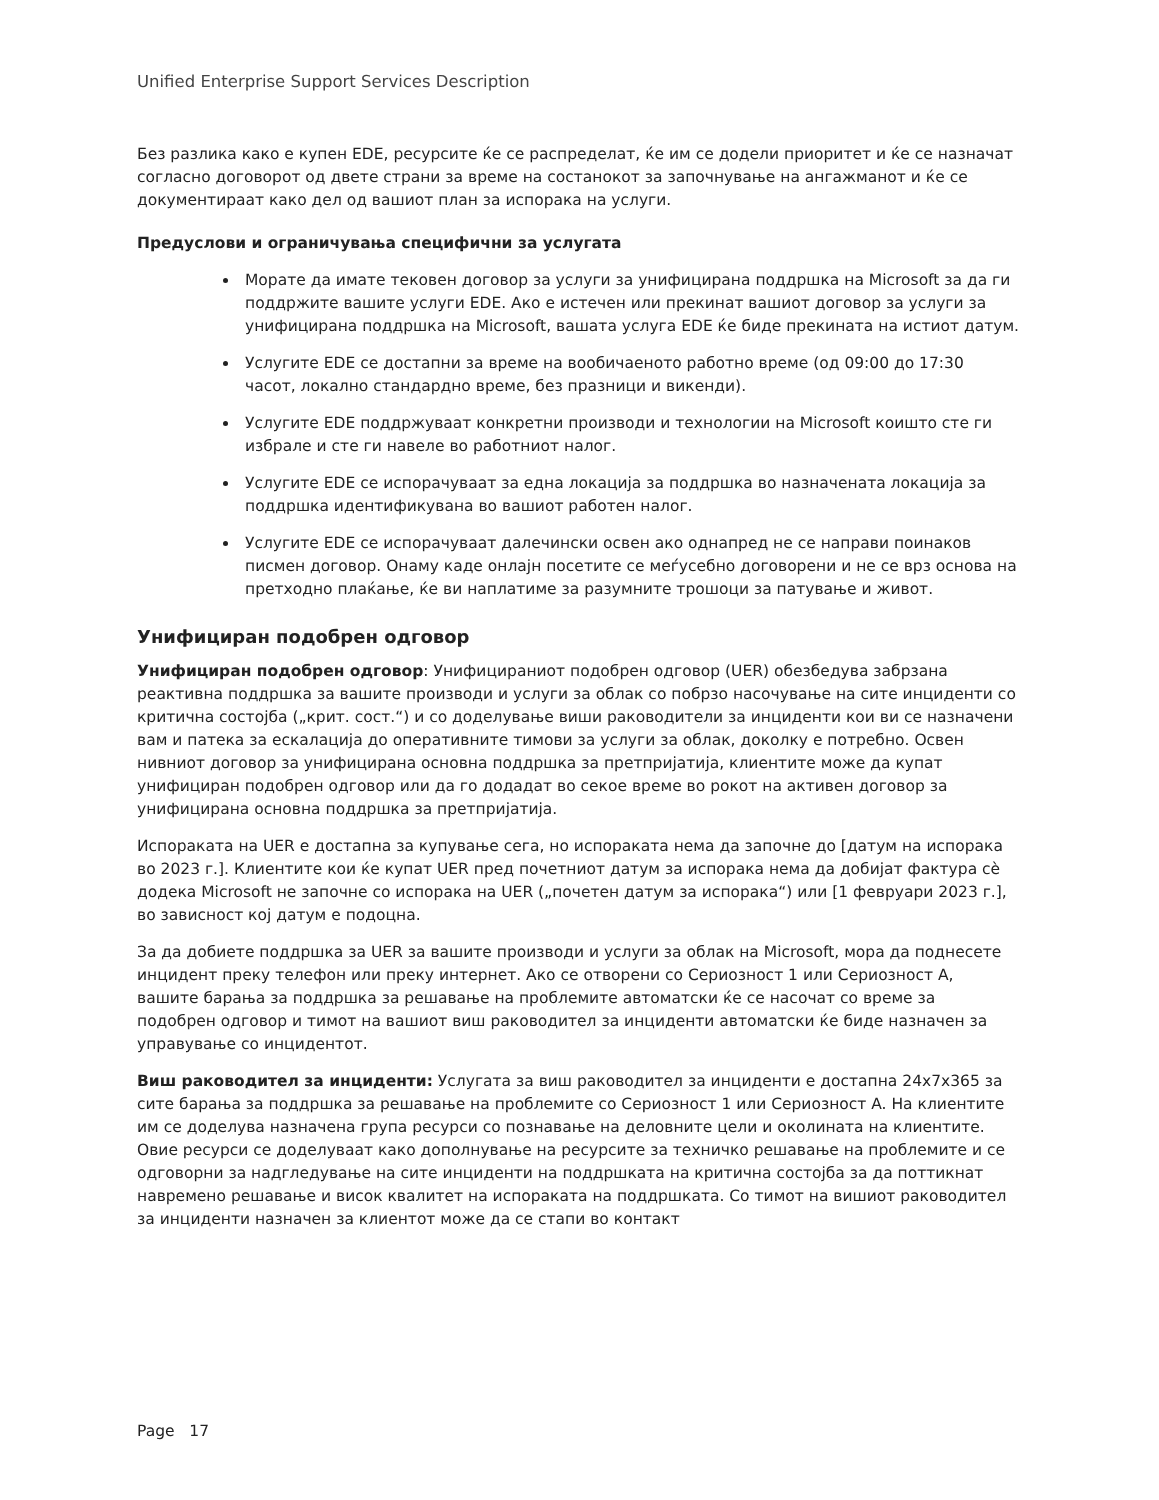Unified Enterprise Support Services Description
Без разлика како е купен EDE, ресурсите ќе се распределат, ќе им се додели приоритет и ќе се назначат согласно договорот од двете страни за време на состанокот за започнување на ангажманот и ќе се документираат како дел од вашиот план за испорака на услуги.
Предуслови и ограничувања специфични за услугата
Морате да имате тековен договор за услуги за унифицирана поддршка на Microsoft за да ги поддржите вашите услуги EDE. Ако е истечен или прекинат вашиот договор за услуги за унифицирана поддршка на Microsoft, вашата услуга EDE ќе биде прекината на истиот датум.
Услугите EDE се достапни за време на вообичаеното работно време (од 09:00 до 17:30 часот, локално стандардно време, без празници и викенди).
Услугите EDE поддржуваат конкретни производи и технологии на Microsoft коишто сте ги избрале и сте ги навеле во работниот налог.
Услугите EDE се испорачуваат за една локација за поддршка во назначената локација за поддршка идентификувана во вашиот работен налог.
Услугите EDE се испорачуваат далечински освен ако однапред не се направи поинаков писмен договор. Онаму каде онлајн посетите се меѓусебно договорени и не се врз основа на претходно плаќање, ќе ви наплатиме за разумните трошоци за патување и живот.
Унифициран подобрен одговор
Унифициран подобрен одговор: Унифицираниот подобрен одговор (UER) обезбедува забрзана реактивна поддршка за вашите производи и услуги за облак со побрзо насочување на сите инциденти со критична состојба („крит. сост.“) и со доделување виши раководители за инциденти кои ви се назначени вам и патека за ескалација до оперативните тимови за услуги за облак, доколку е потребно. Освен нивниот договор за унифицирана основна поддршка за претпријатија, клиентите може да купат унифициран подобрен одговор или да го додадат во секое време во рокот на активен договор за унифицирана основна поддршка за претпријатија.
Испораката на UER е достапна за купување сега, но испораката нема да започне до [датум на испорака во 2023 г.]. Клиентите кои ќе купат UER пред почетниот датум за испорака нема да добијат фактура сè додека Microsoft не започне со испорака на UER („почетен датум за испорака“) или [1 февруари 2023 г.], во зависност кој датум е подоцна.
За да добиете поддршка за UER за вашите производи и услуги за облак на Microsoft, мора да поднесете инцидент преку телефон или преку интернет. Ако се отворени со Сериозност 1 или Сериозност A, вашите барања за поддршка за решавање на проблемите автоматски ќе се насочат со време за подобрен одговор и тимот на вашиот виш раководител за инциденти автоматски ќе биде назначен за управување со инцидентот.
Виш раководител за инциденти: Услугата за виш раководител за инциденти е достапна 24x7x365 за сите барања за поддршка за решавање на проблемите со Сериозност 1 или Сериозност A. На клиентите им се доделува назначена група ресурси со познавање на деловните цели и околината на клиентите. Овие ресурси се доделуваат како дополнување на ресурсите за техничко решавање на проблемите и се одговорни за надгледување на сите инциденти на поддршката на критична состојба за да поттикнат навремено решавање и висок квалитет на испораката на поддршката. Со тимот на вишиот раководител за инциденти назначен за клиентот може да се стапи во контакт
Page 17